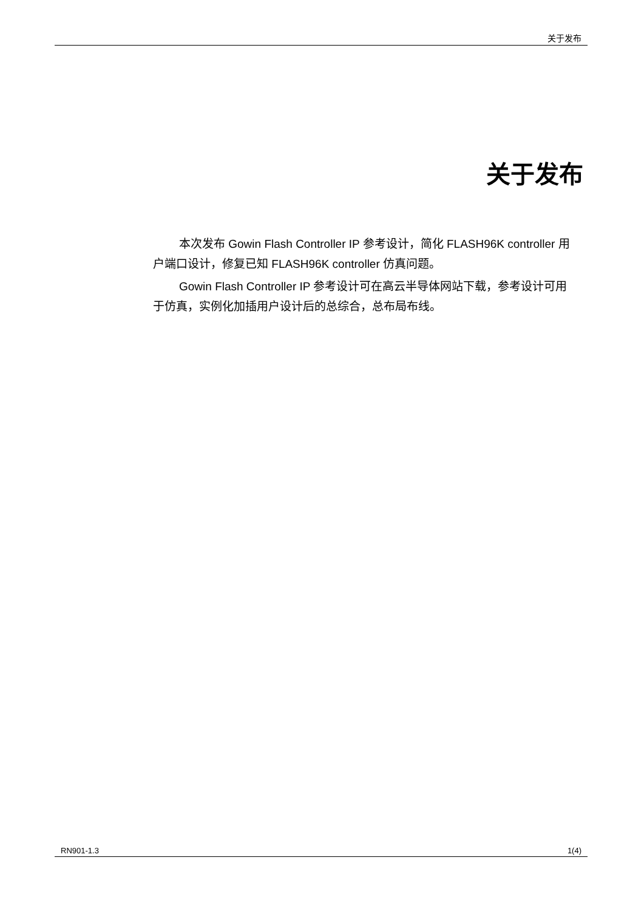关于发布
关于发布
本次发布 Gowin Flash Controller IP 参考设计，简化 FLASH96K controller 用户端口设计，修复已知 FLASH96K controller 仿真问题。
Gowin Flash Controller IP 参考设计可在高云半导体网站下载，参考设计可用于仿真，实例化加插用户设计后的总综合，总布局布线。
RN901-1.3 1(4)